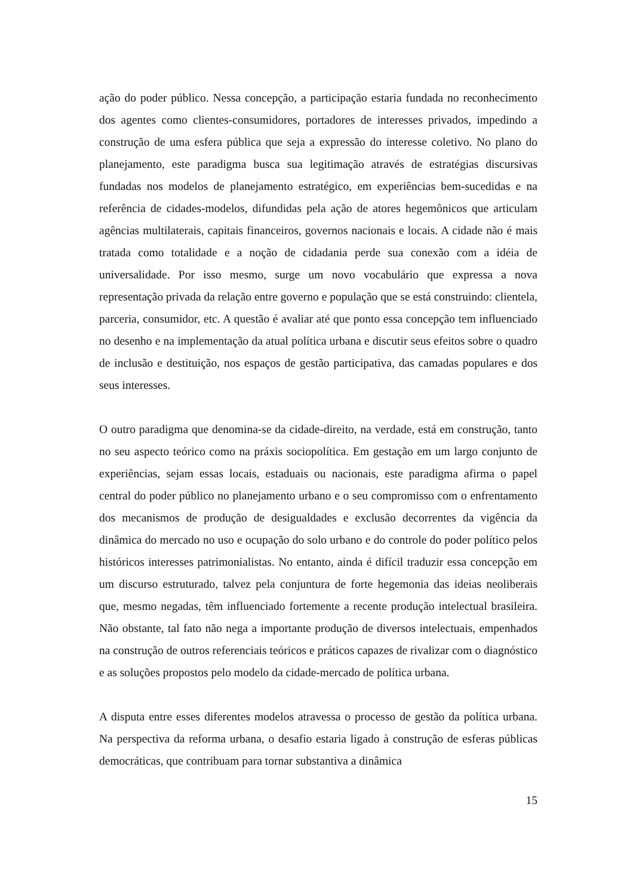ação do poder público. Nessa concepção, a participação estaria fundada no reconhecimento dos agentes como clientes-consumidores, portadores de interesses privados, impedindo a construção de uma esfera pública que seja a expressão do interesse coletivo. No plano do planejamento, este paradigma busca sua legitimação através de estratégias discursivas fundadas nos modelos de planejamento estratégico, em experiências bem-sucedidas e na referência de cidades-modelos, difundidas pela ação de atores hegemônicos que articulam agências multilaterais, capitais financeiros, governos nacionais e locais. A cidade não é mais tratada como totalidade e a noção de cidadania perde sua conexão com a idéia de universalidade. Por isso mesmo, surge um novo vocabulário que expressa a nova representação privada da relação entre governo e população que se está construindo: clientela, parceria, consumidor, etc. A questão é avaliar até que ponto essa concepção tem influenciado no desenho e na implementação da atual política urbana e discutir seus efeitos sobre o quadro de inclusão e destituição, nos espaços de gestão participativa, das camadas populares e dos seus interesses.
O outro paradigma que denomina-se da cidade-direito, na verdade, está em construção, tanto no seu aspecto teórico como na práxis sociopolítica. Em gestação em um largo conjunto de experiências, sejam essas locais, estaduais ou nacionais, este paradigma afirma o papel central do poder público no planejamento urbano e o seu compromisso com o enfrentamento dos mecanismos de produção de desigualdades e exclusão decorrentes da vigência da dinâmica do mercado no uso e ocupação do solo urbano e do controle do poder político pelos históricos interesses patrimonialistas. No entanto, ainda é difícil traduzir essa concepção em um discurso estruturado, talvez pela conjuntura de forte hegemonia das ideias neoliberais que, mesmo negadas, têm influenciado fortemente a recente produção intelectual brasileira. Não obstante, tal fato não nega a importante produção de diversos intelectuais, empenhados na construção de outros referenciais teóricos e práticos capazes de rivalizar com o diagnóstico e as soluções propostos pelo modelo da cidade-mercado de política urbana.
A disputa entre esses diferentes modelos atravessa o processo de gestão da política urbana. Na perspectiva da reforma urbana, o desafio estaria ligado à construção de esferas públicas democráticas, que contribuam para tornar substantiva a dinâmica
15